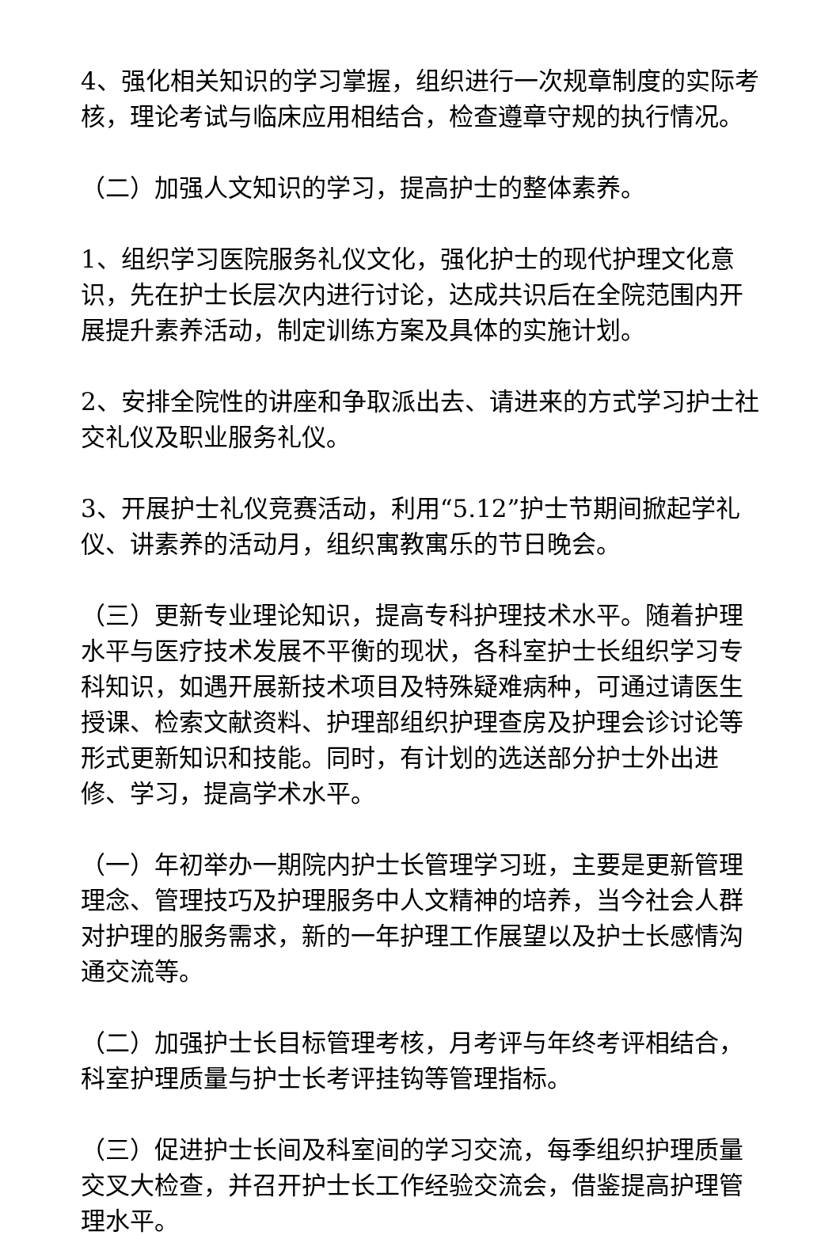4、强化相关知识的学习掌握，组织进行一次规章制度的实际考核，理论考试与临床应用相结合，检查遵章守规的执行情况。
（二）加强人文知识的学习，提高护士的整体素养。
1、组织学习医院服务礼仪文化，强化护士的现代护理文化意识，先在护士长层次内进行讨论，达成共识后在全院范围内开展提升素养活动，制定训练方案及具体的实施计划。
2、安排全院性的讲座和争取派出去、请进来的方式学习护士社交礼仪及职业服务礼仪。
3、开展护士礼仪竞赛活动，利用“5.12”护士节期间掀起学礼仪、讲素养的活动月，组织寓教寓乐的节日晚会。
（三）更新专业理论知识，提高专科护理技术水平。随着护理水平与医疗技术发展不平衡的现状，各科室护士长组织学习专科知识，如遇开展新技术项目及特殊疑难病种，可通过请医生授课、检索文献资料、护理部组织护理查房及护理会诊讨论等形式更新知识和技能。同时，有计划的选送部分护士外出进修、学习，提高学术水平。
（一）年初举办一期院内护士长管理学习班，主要是更新管理理念、管理技巧及护理服务中人文精神的培养，当今社会人群对护理的服务需求，新的一年护理工作展望以及护士长感情沟通交流等。
（二）加强护士长目标管理考核，月考评与年终考评相结合，科室护理质量与护士长考评挂钩等管理指标。
（三）促进护士长间及科室间的学习交流，每季组织护理质量交叉大检查，并召开护士长工作经验交流会，借鉴提高护理管理水平。